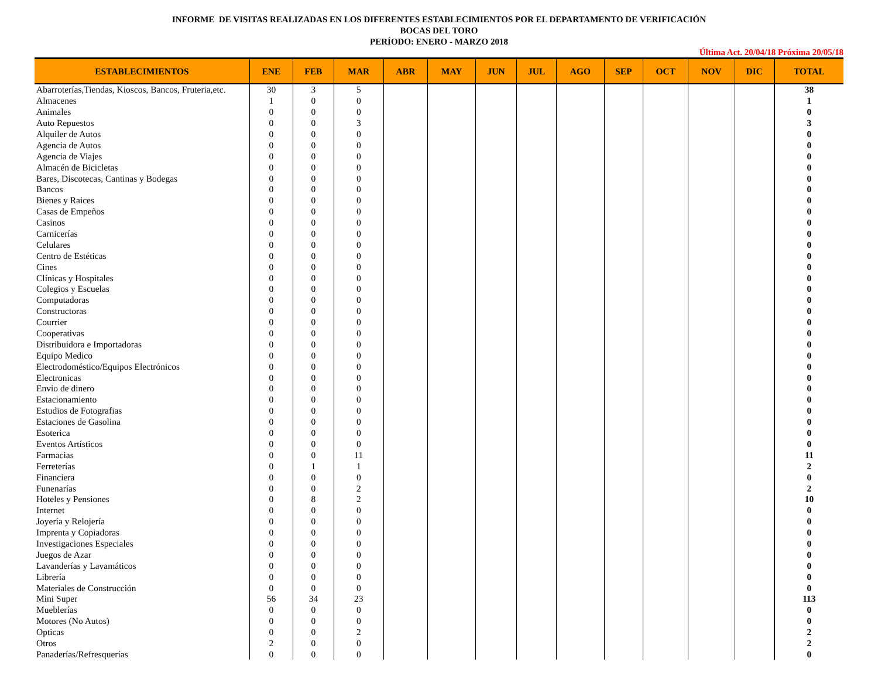INFORME DE VISITAS REALIZADAS EN LOS DIFERENTES ESTABLECIMIENTOS POR EL DEPARTAMENTO DE VERIFICACIÓN
BOCAS DEL TORO
PERÍODO: ENERO - MARZO 2018
Última Act. 20/04/18 Próxima 20/05/18
| ESTABLECIMIENTOS | ENE | FEB | MAR | ABR | MAY | JUN | JUL | AGO | SEP | OCT | NOV | DIC | TOTAL |
| --- | --- | --- | --- | --- | --- | --- | --- | --- | --- | --- | --- | --- | --- |
| Abarroterías,Tiendas, Kioscos, Bancos, Fruteria,etc. | 30 | 3 | 5 | | | | | | | | | | 38 |
| Almacenes | 1 | 0 | 0 | | | | | | | | | | 1 |
| Animales | 0 | 0 | 0 | | | | | | | | | | 0 |
| Auto Repuestos | 0 | 0 | 3 | | | | | | | | | | 3 |
| Alquiler de Autos | 0 | 0 | 0 | | | | | | | | | | 0 |
| Agencia de Autos | 0 | 0 | 0 | | | | | | | | | | 0 |
| Agencia de Viajes | 0 | 0 | 0 | | | | | | | | | | 0 |
| Almacén de Bicicletas | 0 | 0 | 0 | | | | | | | | | | 0 |
| Bares, Discotecas, Cantinas y Bodegas | 0 | 0 | 0 | | | | | | | | | | 0 |
| Bancos | 0 | 0 | 0 | | | | | | | | | | 0 |
| Bienes y Raices | 0 | 0 | 0 | | | | | | | | | | 0 |
| Casas de Empeños | 0 | 0 | 0 | | | | | | | | | | 0 |
| Casinos | 0 | 0 | 0 | | | | | | | | | | 0 |
| Carnicerías | 0 | 0 | 0 | | | | | | | | | | 0 |
| Celulares | 0 | 0 | 0 | | | | | | | | | | 0 |
| Centro de Estéticas | 0 | 0 | 0 | | | | | | | | | | 0 |
| Cines | 0 | 0 | 0 | | | | | | | | | | 0 |
| Clínicas y Hospitales | 0 | 0 | 0 | | | | | | | | | | 0 |
| Colegios y Escuelas | 0 | 0 | 0 | | | | | | | | | | 0 |
| Computadoras | 0 | 0 | 0 | | | | | | | | | | 0 |
| Constructoras | 0 | 0 | 0 | | | | | | | | | | 0 |
| Courrier | 0 | 0 | 0 | | | | | | | | | | 0 |
| Cooperativas | 0 | 0 | 0 | | | | | | | | | | 0 |
| Distribuidora e Importadoras | 0 | 0 | 0 | | | | | | | | | | 0 |
| Equipo Medico | 0 | 0 | 0 | | | | | | | | | | 0 |
| Electrodoméstico/Equipos Electrónicos | 0 | 0 | 0 | | | | | | | | | | 0 |
| Electronicas | 0 | 0 | 0 | | | | | | | | | | 0 |
| Envio de dinero | 0 | 0 | 0 | | | | | | | | | | 0 |
| Estacionamiento | 0 | 0 | 0 | | | | | | | | | | 0 |
| Estudios de Fotografias | 0 | 0 | 0 | | | | | | | | | | 0 |
| Estaciones de Gasolina | 0 | 0 | 0 | | | | | | | | | | 0 |
| Esoterica | 0 | 0 | 0 | | | | | | | | | | 0 |
| Eventos Artísticos | 0 | 0 | 0 | | | | | | | | | | 0 |
| Farmacias | 0 | 0 | 11 | | | | | | | | | | 11 |
| Ferreterías | 0 | 1 | 1 | | | | | | | | | | 2 |
| Financiera | 0 | 0 | 0 | | | | | | | | | | 0 |
| Funenarías | 0 | 0 | 2 | | | | | | | | | | 2 |
| Hoteles y Pensiones | 0 | 8 | 2 | | | | | | | | | | 10 |
| Internet | 0 | 0 | 0 | | | | | | | | | | 0 |
| Joyería y Relojería | 0 | 0 | 0 | | | | | | | | | | 0 |
| Imprenta y Copiadoras | 0 | 0 | 0 | | | | | | | | | | 0 |
| Investigaciones Especiales | 0 | 0 | 0 | | | | | | | | | | 0 |
| Juegos de Azar | 0 | 0 | 0 | | | | | | | | | | 0 |
| Lavanderías y Lavamáticos | 0 | 0 | 0 | | | | | | | | | | 0 |
| Librería | 0 | 0 | 0 | | | | | | | | | | 0 |
| Materiales de Construcción | 0 | 0 | 0 | | | | | | | | | | 0 |
| Mini Super | 56 | 34 | 23 | | | | | | | | | | 113 |
| Mueblerías | 0 | 0 | 0 | | | | | | | | | | 0 |
| Motores (No Autos) | 0 | 0 | 0 | | | | | | | | | | 0 |
| Opticas | 0 | 0 | 2 | | | | | | | | | | 2 |
| Otros | 2 | 0 | 0 | | | | | | | | | | 2 |
| Panaderías/Refresquerías | 0 | 0 | 0 | | | | | | | | | | 0 |